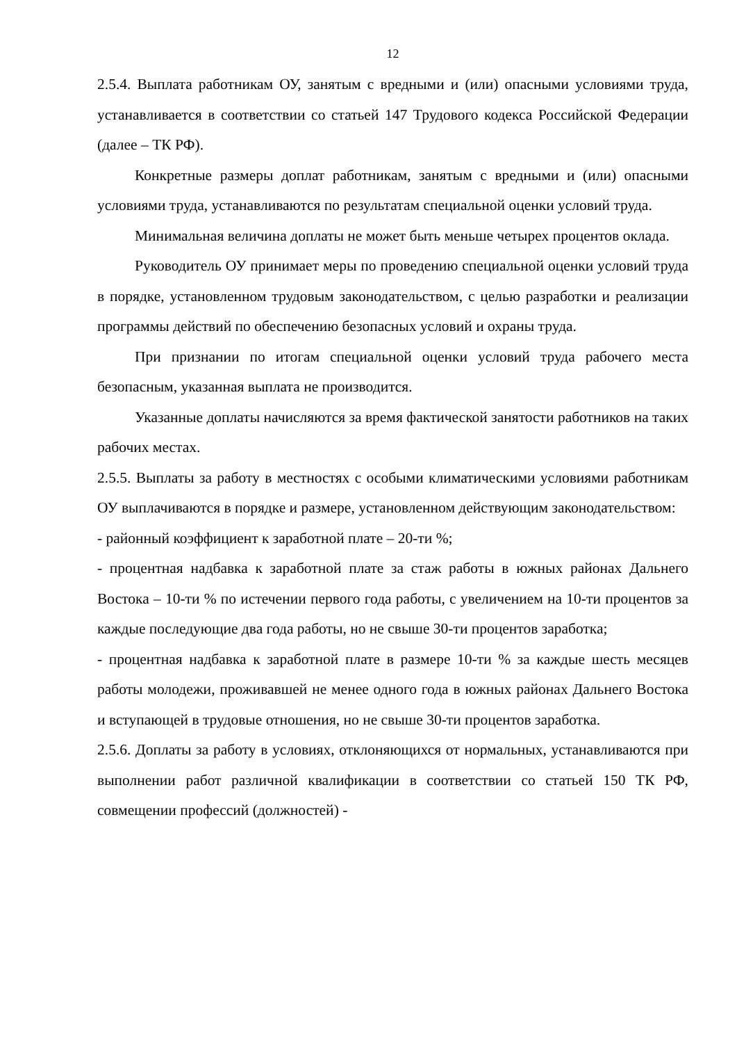12
2.5.4. Выплата работникам ОУ, занятым с вредными и (или) опасными условиями труда, устанавливается в соответствии со статьей 147 Трудового кодекса Российской Федерации (далее – ТК РФ).
Конкретные размеры доплат работникам, занятым с вредными и (или) опасными условиями труда, устанавливаются по результатам специальной оценки условий труда.
Минимальная величина доплаты не может быть меньше четырех процентов оклада.
Руководитель ОУ принимает меры по проведению специальной оценки условий труда в порядке, установленном трудовым законодательством, с целью разработки и реализации программы действий по обеспечению безопасных условий и охраны труда.
При признании по итогам специальной оценки условий труда рабочего места безопасным, указанная выплата не производится.
Указанные доплаты начисляются за время фактической занятости работников на таких рабочих местах.
2.5.5. Выплаты за работу в местностях с особыми климатическими условиями работникам ОУ выплачиваются в порядке и размере, установленном действующим законодательством:
- районный коэффициент к заработной плате – 20-ти %;
- процентная надбавка к заработной плате за стаж работы в южных районах Дальнего Востока – 10-ти % по истечении первого года работы, с увеличением на 10-ти процентов за каждые последующие два года работы, но не свыше 30-ти процентов заработка;
- процентная надбавка к заработной плате в размере 10-ти % за каждые шесть месяцев работы молодежи, проживавшей не менее одного года в южных районах Дальнего Востока и вступающей в трудовые отношения, но не свыше 30-ти процентов заработка.
2.5.6. Доплаты за работу в условиях, отклоняющихся от нормальных, устанавливаются при выполнении работ различной квалификации в соответствии со статьей 150 ТК РФ, совмещении профессий (должностей) -